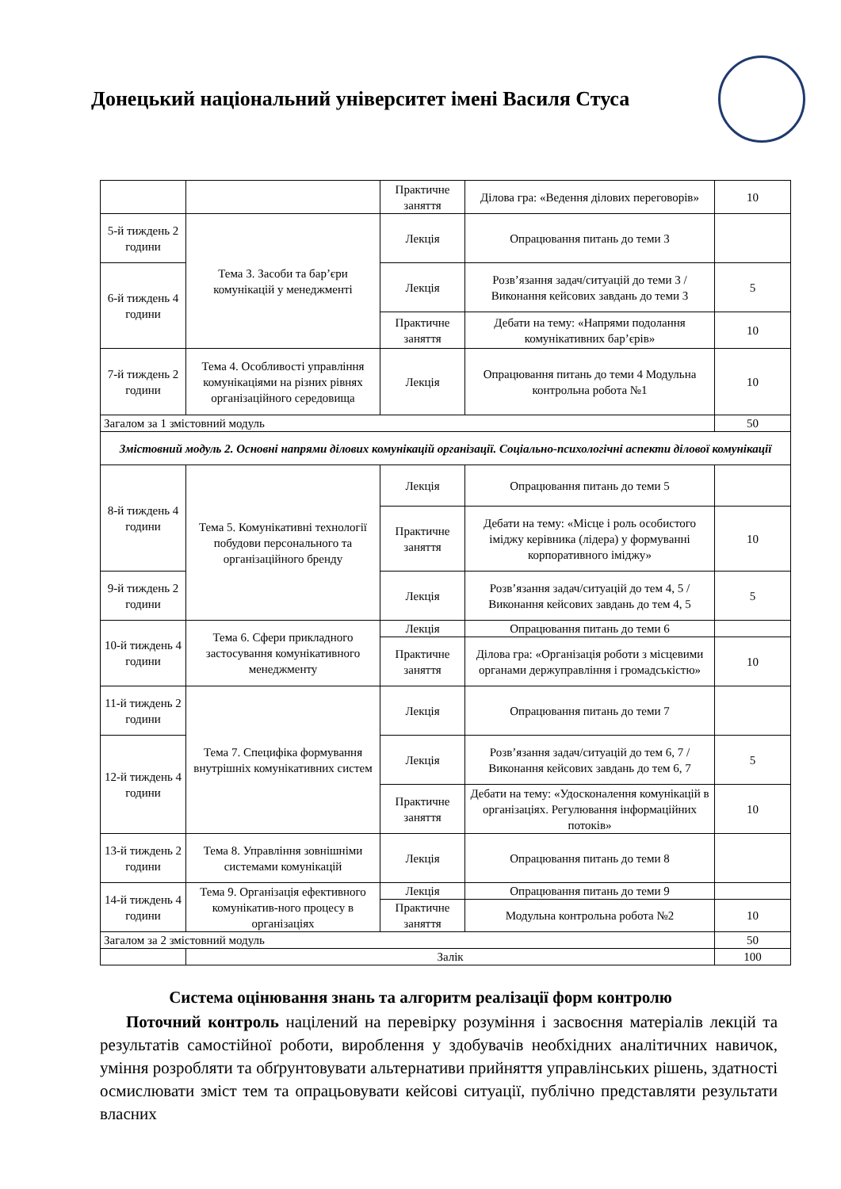Донецький національний університет імені Василя Стуса
| | | Практичне заняття | Ділова гра: «Ведення ділових переговорів» | 10 |
| 5-й тиждень 2 години | Тема 3. Засоби та бар’єри комунікацій у менеджменті | Лекція | Опрацювання питань до теми 3 | |
| 6-й тиждень 4 години | | Лекція | Розв’язання задач/ситуацій до теми 3 / Виконання кейсових завдань до теми 3 | 5 |
| | | Практичне заняття | Дебати на тему: «Напрями подолання комунікативних бар’єрів» | 10 |
| 7-й тиждень 2 години | Тема 4. Особливості управління комунікаціями на різних рівнях організаційного середовища | Лекція | Опрацювання питань до теми 4 Модульна контрольна робота №1 | 10 |
| Загалом за 1 змістовний модуль | | | | 50 |
| Змістовний модуль 2. Основні напрями ділових комунікацій організації. Соціально-психологічні аспекти ділової комунікації | | | | |
| 8-й тиждень 4 години | Тема 5. Комунікативні технології побудови персонального та організаційного бренду | Лекція | Опрацювання питань до теми 5 | |
| | | Практичне заняття | Дебати на тему: «Місце і роль особистого іміджу керівника (лідера) у формуванні корпоративного іміджу» | 10 |
| 9-й тиждень 2 години | | Лекція | Розв’язання задач/ситуацій до тем 4, 5 / Виконання кейсових завдань до тем 4, 5 | 5 |
| 10-й тиждень 4 години | Тема 6. Сфери прикладного застосування комунікативного менеджменту | Лекція | Опрацювання питань до теми 6 | |
| | | Практичне заняття | Ділова гра: «Організація роботи з місцевими органами держуправління і громадськістю» | 10 |
| 11-й тиждень 2 години | Тема 7. Специфіка формування внутрішніх комунікативних систем | Лекція | Опрацювання питань до теми 7 | |
| 12-й тиждень 4 години | | Лекція | Розв’язання задач/ситуацій до тем 6, 7 / Виконання кейсових завдань до тем 6, 7 | 5 |
| | | Практичне заняття | Дебати на тему: «Удосконалення комунікацій в організаціях. Регулювання інформаційних потоків» | 10 |
| 13-й тиждень 2 години | Тема 8. Управління зовнішніми системами комунікацій | Лекція | Опрацювання питань до теми 8 | |
| 14-й тиждень 4 години | Тема 9. Організація ефективного комунікатив-ного процесу в організаціях | Лекція | Опрацювання питань до теми 9 | |
| | | Практичне заняття | Модульна контрольна робота №2 | 10 |
| Загалом за 2 змістовний модуль | | | | 50 |
| | Залік | | | 100 |
Система оцінювання знань та алгоритм реалізації форм контролю
Поточний контроль націлений на перевірку розуміння і засвоєння матеріалів лекцій та результатів самостійної роботи, вироблення у здобувачів необхідних аналітичних навичок, уміння розробляти та обґрунтовувати альтернативи прийняття управлінських рішень, здатності осмислювати зміст тем та опрацьовувати кейсові ситуації, публічно представляти результати власних